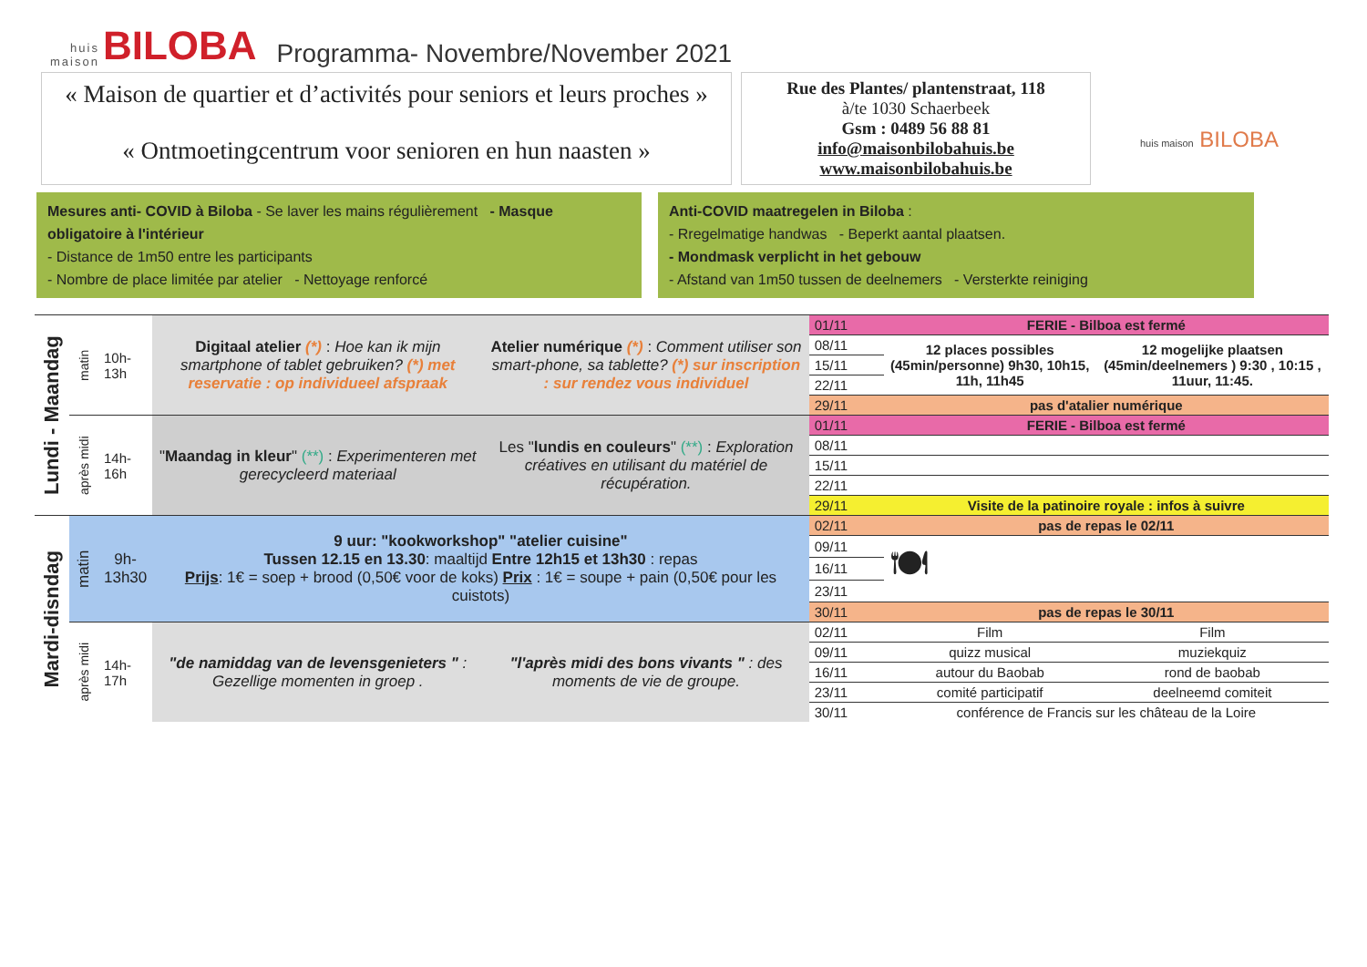huis
maison
BILOBA
Programma- Novembre/November 2021
« Maison de quartier et d’activités pour seniors et leurs proches »
« Ontmoetingcentrum voor senioren en hun naasten »
Rue des Plantes/ plantenstraat, 118
à/te 1030 Schaerbeek
Gsm : 0489 56 88 81
info@maisonbilobahuis.be
www.maisonbilobahuis.be
huis maison BILOBA
Mesures anti- COVID à Biloba - Se laver les mains régulièrement - Masque obligatoire à l'intérieur
- Distance de 1m50 entre les participants
- Nombre de place limitée par atelier - Nettoyage renforcé
Anti-COVID maatregelen in Biloba :
- Rregelmatige handwas - Beperkt aantal plaatsen.
- Mondmask verplicht in het gebouw
- Afstand van 1m50 tussen de deelnemers - Versterkte reiniging
| Lundi - Maandag | matin | 10h- 13h | Digitaal atelier (*) : Hoe kan ik mijn smartphone of tablet gebruiken? (*) met reservatie : op individueel afspraak | Atelier numérique (*) : Comment utiliser son smart-phone, sa tablette? (*) sur inscription : sur rendez vous individuel | 01/11 | FERIE - Bilboa est fermé | |
| | | | | | 08/11 | 12 places possibles (45min/personne) 9h30, 10h15, 11h, 11h45 | 12 mogelijke plaatsen (45min/deelnemers ) 9:30 , 10:15 , 11uur, 11:45. |
| | | | | | 15/11 | | |
| | | | | | 22/11 | | |
| | | | | | 29/11 | pas d'atalier numérique | |
| | après midi | 14h- 16h | " Maandag in kleur " (**) : Experimenteren met gerecycleerd materiaal | Les " lundis en couleurs " (**) : Exploration créatives en utilisant du matériel de récupération. | 01/11 | FERIE - Bilboa est fermé | |
| | | | | | 08/11 | | |
| | | | | | 15/11 | | |
| | | | | | 22/11 | | |
| | | | | | 29/11 | Visite de la patinoire royale : infos à suivre | |
| Mardi-disndag | matin | 9h- 13h30 | 9 uur: "kookworkshop" "atelier cuisine" Tussen 12.15 en 13.30 : maaltijd Entre 12h15 et 13h30 : repas Prijs : 1€ = soep + brood (0,50€ voor de koks) Prix : 1€ = soupe + pain (0,50€ pour les cuistots) | | 02/11 | pas de repas le 02/11 | |
| | | | | | 09/11 | 🍽 | |
| | | | | | 16/11 | | |
| | | | | | 23/11 | | |
| | | | | | 30/11 | pas de repas le 30/11 | |
| | après midi | 14h- 17h | "de namiddag van de levensgenieters " : Gezellige momenten in groep . | "l'après midi des bons vivants " : des moments de vie de groupe. | 02/11 | Film | Film |
| | | | | | 09/11 | quizz musical | muziekquiz |
| | | | | | 16/11 | autour du Baobab | rond de baobab |
| | | | | | 23/11 | comité participatif | deelneemd comiteit |
| | | | | | 30/11 | conférence de Francis sur les château de la Loire | |